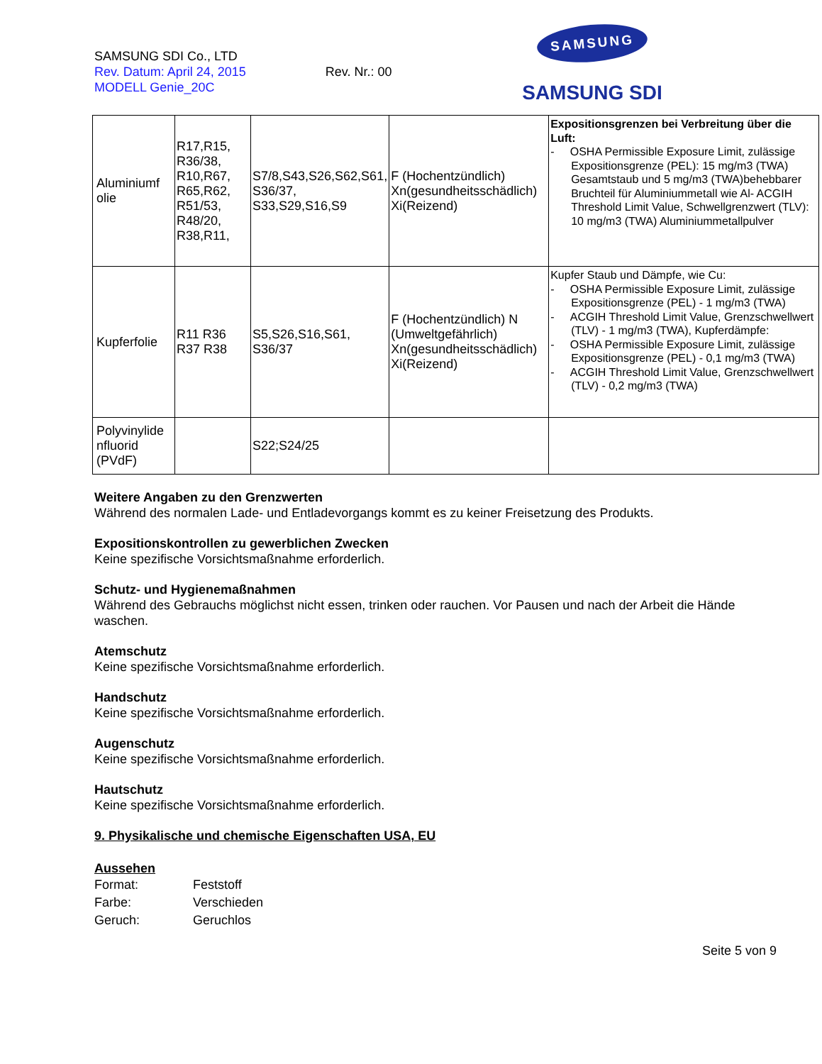SAMSUNG SDI Co., LTD
Rev. Datum: April 24, 2015 Rev. Nr.: 00
MODELL Genie_20C
SAMSUNG
SAMSUNG SDI
| Aluminiumf olie | R17,R15, R36/38, R10,R67, R65,R62, R51/53, R48/20, R38,R11, | S7/8,S43,S26,S62,S61, S36/37, S33,S29,S16,S9 | F (Hochentzündlich) Xn(gesundheitsschädlich) Xi(Reizend) | Expositionsgrenzen bei Verbreitung über die Luft: - OSHA Permissible Exposure Limit, zulässige Expositionsgrenze (PEL): 15 mg/m3 (TWA) Gesamtstaub und 5 mg/m3 (TWA)behebbarer Bruchteil für Aluminiummetall wie Al- ACGIH Threshold Limit Value, Schwellgrenzwert (TLV): 10 mg/m3 (TWA) Aluminiummetallpulver |
| Kupferfolie | R11 R36 R37 R38 | S5,S26,S16,S61, S36/37 | F (Hochentzündlich) N (Umweltgefährlich) Xn(gesundheitsschädlich) Xi(Reizend) | Kupfer Staub und Dämpfe, wie Cu: - OSHA Permissible Exposure Limit, zulässige Expositionsgrenze (PEL) - 1 mg/m3 (TWA) - ACGIH Threshold Limit Value, Grenzschwellwert (TLV) - 1 mg/m3 (TWA), Kupferdämpfe: - OSHA Permissible Exposure Limit, zulässige Expositionsgrenze (PEL) - 0,1 mg/m3 (TWA) - ACGIH Threshold Limit Value, Grenzschwellwert (TLV) - 0,2 mg/m3 (TWA) |
| Polyvinylide nfluorid (PVdF) | | S22;S24/25 | | |
Weitere Angaben zu den Grenzwerten
Während des normalen Lade- und Entladevorgangs kommt es zu keiner Freisetzung des Produkts.
Expositionskontrollen zu gewerblichen Zwecken
Keine spezifische Vorsichtsmaßnahme erforderlich.
Schutz- und Hygienemaßnahmen
Während des Gebrauchs möglichst nicht essen, trinken oder rauchen. Vor Pausen und nach der Arbeit die Hände waschen.
Atemschutz
Keine spezifische Vorsichtsmaßnahme erforderlich.
Handschutz
Keine spezifische Vorsichtsmaßnahme erforderlich.
Augenschutz
Keine spezifische Vorsichtsmaßnahme erforderlich.
Hautschutz
Keine spezifische Vorsichtsmaßnahme erforderlich.
9. Physikalische und chemische Eigenschaften USA, EU
Aussehen
Format: Feststoff
Farbe: Verschieden
Geruch: Geruchlos
Seite 5 von 9